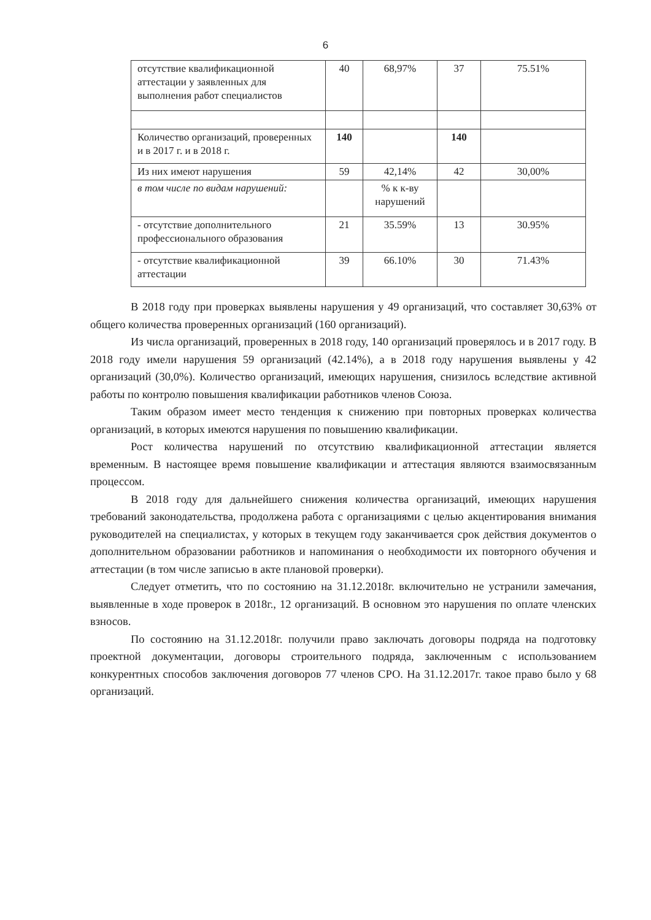6
| отсутствие квалификационной аттестации у заявленных для выполнения работ специалистов | 40 | 68,97% | 37 | 75.51% |
| Количество организаций, проверенных и в 2017 г. и в 2018 г. | 140 | | 140 | |
| Из них имеют нарушения | 59 | 42,14% | 42 | 30,00% |
| в том числе по видам нарушений: | | % к к-ву нарушений | | |
| - отсутствие дополнительного профессионального образования | 21 | 35.59% | 13 | 30.95% |
| - отсутствие квалификационной аттестации | 39 | 66.10% | 30 | 71.43% |
В 2018 году при проверках выявлены нарушения у 49 организаций, что составляет 30,63% от общего количества проверенных организаций (160 организаций).
Из числа организаций, проверенных в 2018 году, 140 организаций проверялось и в 2017 году. В 2018 году имели нарушения 59 организаций (42.14%), а в 2018 году нарушения выявлены у 42 организаций (30,0%). Количество организаций, имеющих нарушения, снизилось вследствие активной работы по контролю повышения квалификации работников членов Союза.
Таким образом имеет место тенденция к снижению при повторных проверках количества организаций, в которых имеются нарушения по повышению квалификации.
Рост количества нарушений по отсутствию квалификационной аттестации является временным. В настоящее время повышение квалификации и аттестация являются взаимосвязанным процессом.
В 2018 году для дальнейшего снижения количества организаций, имеющих нарушения требований законодательства, продолжена работа с организациями с целью акцентирования внимания руководителей на специалистах, у которых в текущем году заканчивается срок действия документов о дополнительном образовании работников и напоминания о необходимости их повторного обучения и аттестации (в том числе записью в акте плановой проверки).
Следует отметить, что по состоянию на 31.12.2018г. включительно не устранили замечания, выявленные в ходе проверок в 2018г., 12 организаций. В основном это нарушения по оплате членских взносов.
По состоянию на 31.12.2018г. получили право заключать договоры подряда на подготовку проектной документации, договоры строительного подряда, заключенным с использованием конкурентных способов заключения договоров 77 членов СРО. На 31.12.2017г. такое право было у 68 организаций.